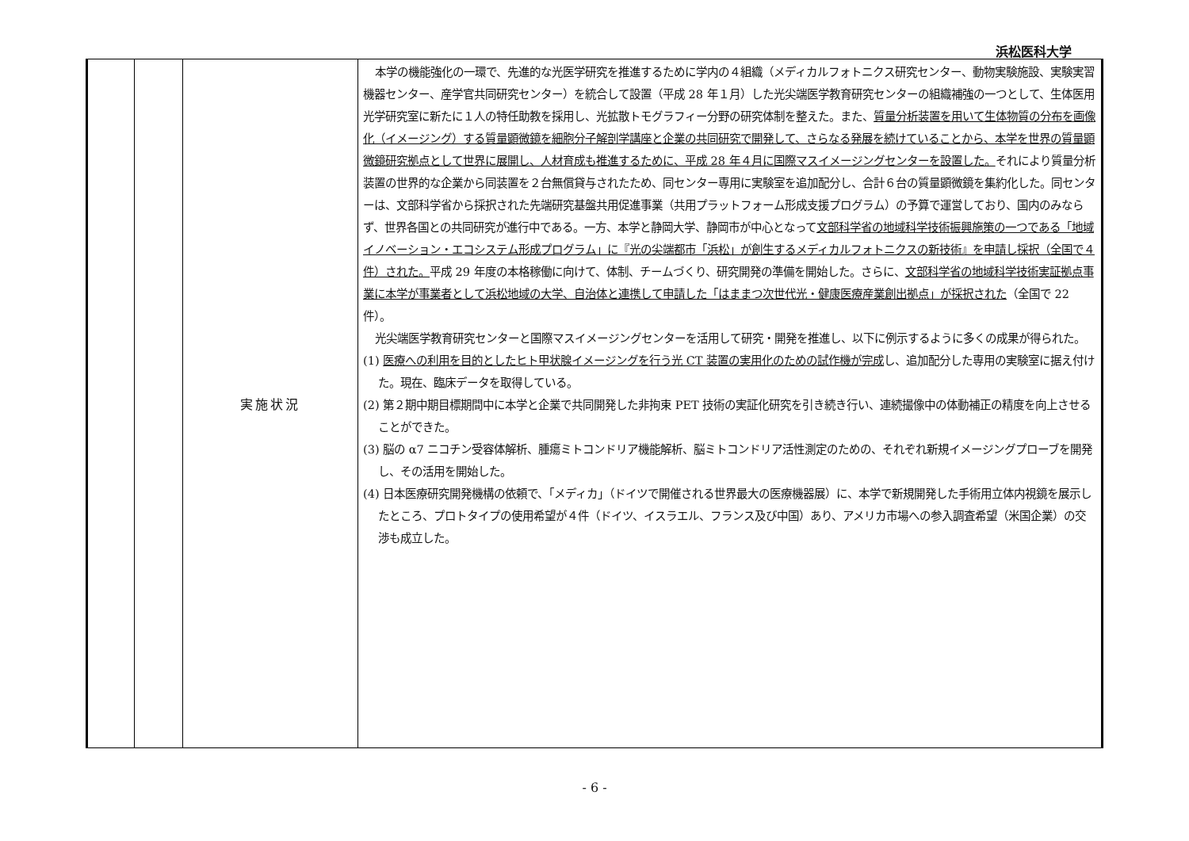浜松医科大学
| | | 実施状況 | 本学の機能強化の一環で、先進的な光医学研究を推進するために学内の４組織（メディカルフォトニクス研究センター、動物実験施設、実験実習機器センター、産学官共同研究センター）を統合して設置（平成 28 年１月）した光尖端医学教育研究センターの組織補強の一つとして、生体医用光学研究室に新たに１人の特任助教を採用し、光拡散トモグラフィー分野の研究体制を整えた。また、 質量分析装置を用いて生体物質の分布を画像化（イメージング）する質量顕微鏡を細胞分子解剖学講座と企業の共同研究で開発して、さらなる発展を続けていることから、本学を世界の質量顕微鏡研究拠点として世界に展開し、人材育成も推進するために、平成 28 年４月に国際マスイメージングセンターを設置した。 それにより質量分析装置の世界的な企業から同装置を２台無償貸与されたため、同センター専用に実験室を追加配分し、合計６台の質量顕微鏡を集約化した。同センターは、文部科学省から採択された先端研究基盤共用促進事業（共用プラットフォーム形成支援プログラム）の予算で運営しており、国内のみならず、世界各国との共同研究が進行中である。一方、本学と静岡大学、静岡市が中心となって 文部科学省の地域科学技術振興施策の一つである「地域イノベーション・エコシステム形成プログラム」に『光の尖端都市「浜松」が創生するメディカルフォトニクスの新技術』を申請し採択（全国で４件）された。 平成 29 年度の本格稼働に向けて、体制、チームづくり、研究開発の準備を開始した。さらに、 文部科学省の地域科学技術実証拠点事業に本学が事業者として浜松地域の大学、自治体と連携して申請した「はままつ次世代光・健康医療産業創出拠点」が採択された （全国で 22 件）。 光尖端医学教育研究センターと国際マスイメージングセンターを活用して研究・開発を推進し、以下に例示するように多くの成果が得られた。 (1) 医療への利用を目的としたヒト甲状腺イメージングを行う光 CT 装置の実用化のための試作機が完成 し、追加配分した専用の実験室に据え付けた。現在、臨床データを取得している。 (2) 第２期中期目標期間中に本学と企業で共同開発した非拘束 PET 技術の実証化研究を引き続き行い、連続撮像中の体動補正の精度を向上させることができた。 (3) 脳の α7 ニコチン受容体解析、腫瘍ミトコンドリア機能解析、脳ミトコンドリア活性測定のための、それぞれ新規イメージングプローブを開発し、その活用を開始した。 (4) 日本医療研究開発機構の依頼で、「メディカ」（ドイツで開催される世界最大の医療機器展）に、本学で新規開発した手術用立体内視鏡を展示したところ、プロトタイプの使用希望が４件（ドイツ、イスラエル、フランス及び中国）あり、アメリカ市場への参入調査希望（米国企業）の交渉も成立した。 |
- 6 -